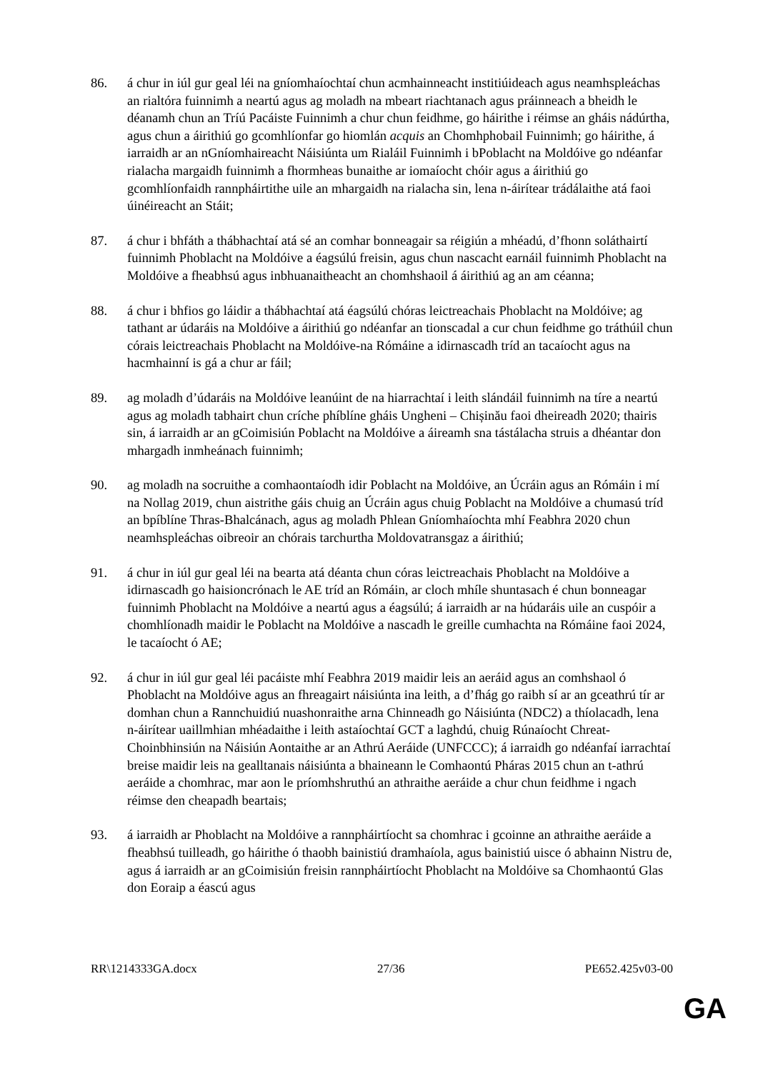86. á chur in iúl gur geal léi na gníomhaíochtaí chun acmhainneacht institiúideach agus neamhspleáchas an rialtóra fuinnimh a neartú agus ag moladh na mbeart riachtanach agus práinneach a bheidh le déanamh chun an Tríú Pacáiste Fuinnimh a chur chun feidhme, go háirithe i réimse an gháis nádúrtha, agus chun a áirithiú go gcomhlíonfar go hiomlán acquis an Chomhphobail Fuinnimh; go háirithe, á iarraidh ar an nGníomhaireacht Náisiúnta um Rialáil Fuinnimh i bPoblacht na Moldóive go ndéanfar rialacha margaidh fuinnimh a fhormheas bunaithe ar iomaíocht chóir agus a áirithiú go gcomhlíonfaidh rannpháirtithe uile an mhargaidh na rialacha sin, lena n-áirítear trádálaithe atá faoi úinéireacht an Stáit;
87. á chur i bhfáth a thábhachtaí atá sé an comhar bonneagair sa réigiún a mhéadú, d’fhonn soláthairtí fuinnimh Phoblacht na Moldóive a éagsúlú freisin, agus chun nascacht earnáil fuinnimh Phoblacht na Moldóive a fheabhsú agus inbhuanaitheacht an chomhshaoil á áirithiú ag an am céanna;
88. á chur i bhfios go láidir a thábhachtaí atá éagsúlú chóras leictreachais Phoblacht na Moldóive; ag tathant ar údaráis na Moldóive a áirithiú go ndéanfar an tionscadal a cur chun feidhme go tráthúil chun córais leictreachais Phoblacht na Moldóive-na Rómáine a idirnascadh tríd an tacaíocht agus na hacmhainní is gá a chur ar fáil;
89. ag moladh d’údaráis na Moldóive leanúint de na hiarrachtaí i leith slándáil fuinnimh na tíre a neartú agus ag moladh tabhairt chun críche phíblíne gháis Ungheni – Chișinău faoi dheireadh 2020; thairis sin, á iarraidh ar an gCoimisiún Poblacht na Moldóive a áireamh sna tástálacha struis a dhéantar don mhargadh inmheánach fuinnimh;
90. ag moladh na socruithe a comhaontaíodh idir Poblacht na Moldóive, an Úcráin agus an Rómáin i mí na Nollag 2019, chun aistrithe gáis chuig an Úcráin agus chuig Poblacht na Moldóive a chumasú tríd an bpíblíne Thras-Bhalcánach, agus ag moladh Phlean Gníomhaíochta mhí Feabhra 2020 chun neamhspleáchas oibreoir an chórais tarchurtha Moldovatransgaz a áirithiú;
91. á chur in iúl gur geal léi na bearta atá déanta chun córas leictreachais Phoblacht na Moldóive a idirnascadh go haisioncrónach le AE tríd an Rómáin, ar cloch mhíle shuntasach é chun bonneagar fuinnimh Phoblacht na Moldóive a neartú agus a éagsúlú; á iarraidh ar na húdaráis uile an cuspóir a chomhlíonadh maidir le Poblacht na Moldóive a nascadh le greille cumhachta na Rómáine faoi 2024, le tacaíocht ó AE;
92. á chur in iúl gur geal léi pacáiste mhí Feabhra 2019 maidir leis an aeráid agus an comhshaol ó Phoblacht na Moldóive agus an fhreagairt náisiúnta ina leith, a d’fhág go raibh sí ar an gceathrú tír ar domhan chun a Rannchuidiú nuashonraithe arna Chinneadh go Náisiúnta (NDC2) a thíolacadh, lena n-áirítear uaillmhian mhéadaithe i leith astaíochtaí GCT a laghdú, chuig Rúnaíocht Chreat-Choinbhinsiún na Náisiún Aontaithe ar an Athrú Aeráide (UNFCCC); á iarraidh go ndéanfaí iarrachtaí breise maidir leis na gealltanais náisiúnta a bhaineann le Comhaontú Pháras 2015 chun an t-athrú aeráide a chomhrac, mar aon le príomhshruthú an athraithe aeráide a chur chun feidhme i ngach réimse den cheapadh beartais;
93. á iarraidh ar Phoblacht na Moldóive a rannpháirtíocht sa chomhrac i gcoinne an athraithe aeráide a fheabhsú tuilleadh, go háirithe ó thaobh bainistiú dramhaíola, agus bainistiú uisce ó abhainn Nistru de, agus á iarraidh ar an gCoimisiún freisin rannpháirtíocht Phoblacht na Moldóive sa Chomhaontú Glas don Eoraip a éascú agus
RR\1214333GA.docx 27/36 PE652.425v03-00
GA